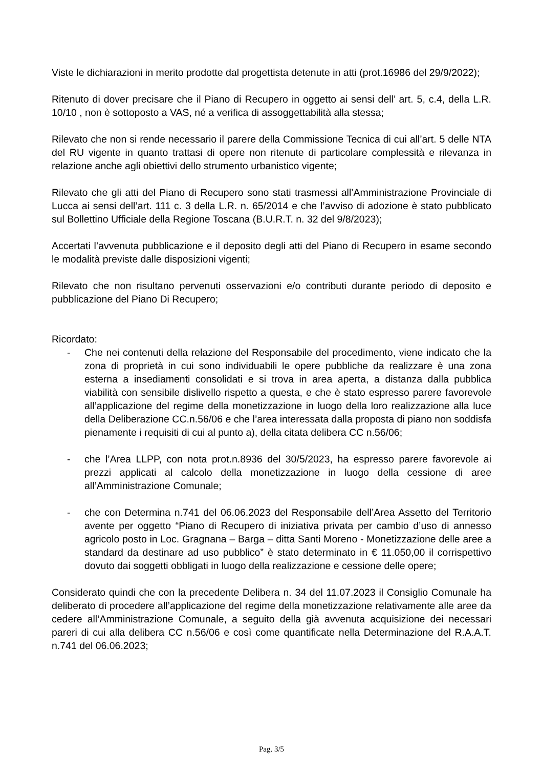Viste le dichiarazioni in merito prodotte dal progettista detenute in atti (prot.16986 del 29/9/2022);
Ritenuto di dover precisare che il Piano di Recupero in oggetto ai sensi dell’ art. 5, c.4, della L.R. 10/10 , non è sottoposto a VAS, né a verifica di assoggettabilità alla stessa;
Rilevato che non si rende necessario il parere della Commissione Tecnica di cui all’art. 5 delle NTA del RU vigente in quanto trattasi di opere non ritenute di particolare complessità e rilevanza in relazione anche agli obiettivi dello strumento urbanistico vigente;
Rilevato che gli atti del Piano di Recupero sono stati trasmessi all’Amministrazione Provinciale di Lucca ai sensi dell’art. 111 c. 3 della L.R. n. 65/2014 e che l’avviso di adozione è stato pubblicato sul Bollettino Ufficiale della Regione Toscana (B.U.R.T. n. 32 del 9/8/2023);
Accertati l’avvenuta pubblicazione e il deposito degli atti del Piano di Recupero in esame secondo le modalità previste dalle disposizioni vigenti;
Rilevato che non risultano pervenuti osservazioni e/o contributi durante periodo di deposito e pubblicazione del Piano Di Recupero;
Ricordato:
- Che nei contenuti della relazione del Responsabile del procedimento, viene indicato che la zona di proprietà in cui sono individuabili le opere pubbliche da realizzare è una zona esterna a insediamenti consolidati e si trova in area aperta, a distanza dalla pubblica viabilità con sensibile dislivello rispetto a questa, e che è stato espresso parere favorevole all’applicazione del regime della monetizzazione in luogo della loro realizzazione alla luce della Deliberazione CC.n.56/06 e che l’area interessata dalla proposta di piano non soddisfa pienamente i requisiti di cui al punto a), della citata delibera CC n.56/06;
- che l’Area LLPP, con nota prot.n.8936 del 30/5/2023, ha espresso parere favorevole ai prezzi applicati al calcolo della monetizzazione in luogo della cessione di aree all’Amministrazione Comunale;
- che con Determina n.741 del 06.06.2023 del Responsabile dell’Area Assetto del Territorio avente per oggetto “Piano di Recupero di iniziativa privata per cambio d’uso di annesso agricolo posto in Loc. Gragnana – Barga – ditta Santi Moreno - Monetizzazione delle aree a standard da destinare ad uso pubblico” è stato determinato in € 11.050,00 il corrispettivo dovuto dai soggetti obbligati in luogo della realizzazione e cessione delle opere;
Considerato quindi che con la precedente Delibera n. 34 del 11.07.2023 il Consiglio Comunale ha deliberato di procedere all’applicazione del regime della monetizzazione relativamente alle aree da cedere all’Amministrazione Comunale, a seguito della già avvenuta acquisizione dei necessari pareri di cui alla delibera CC n.56/06 e così come quantificate nella Determinazione del R.A.A.T. n.741 del 06.06.2023;
Pag. 3/5